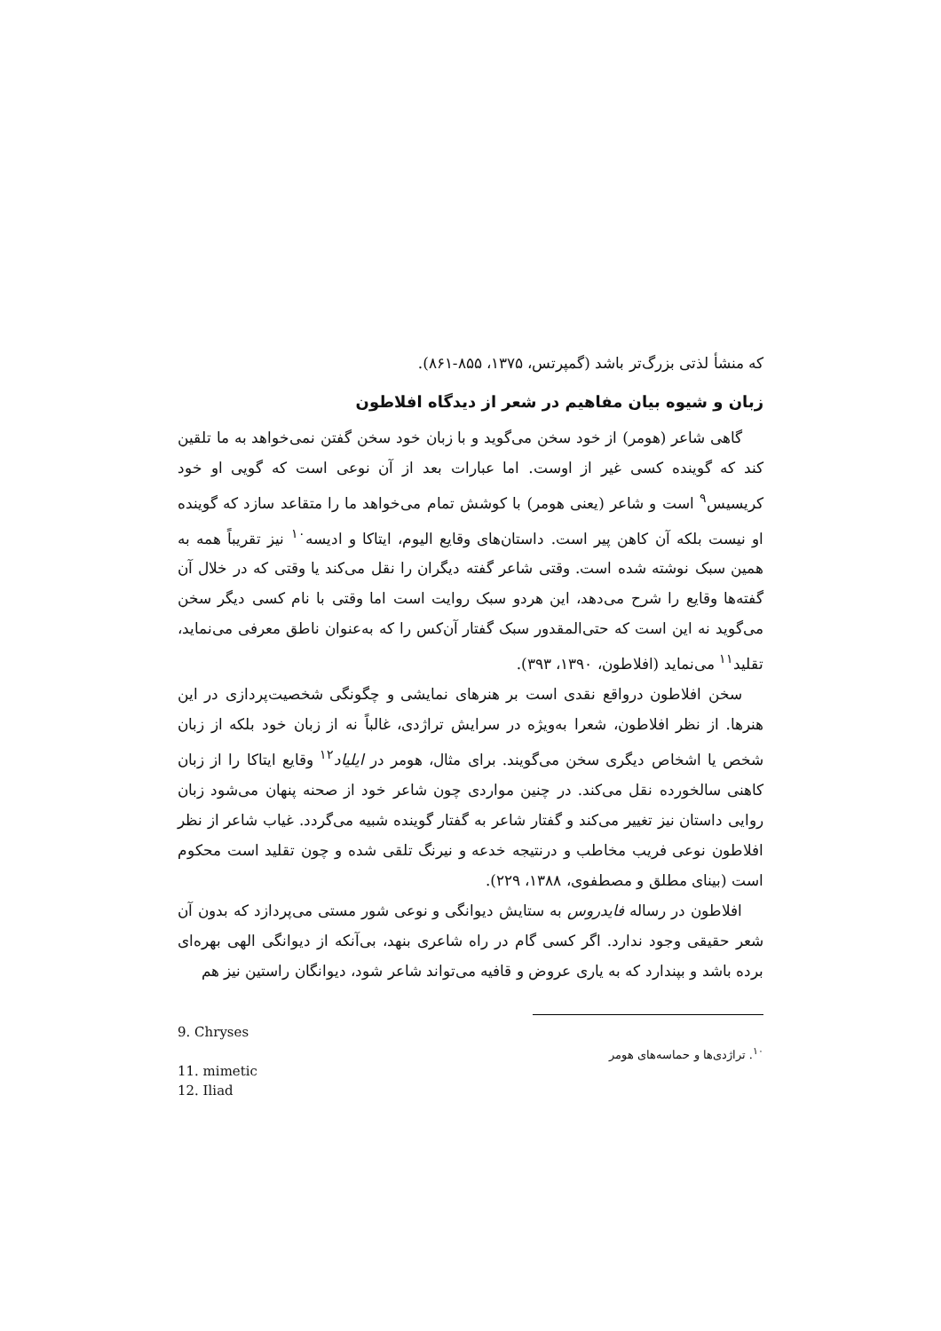که منشأ لذتی بزرگ‌تر باشد (گمپرتس، ۱۳۷۵، ۸۵۵-۸۶۱).
زبان و شیوه بیان مفاهیم در شعر از دیدگاه افلاطون
گاهی شاعر (هومر) از خود سخن می‌گوید و با زبان خود سخن گفتن نمی‌خواهد به ما تلقین کند که گوینده کسی غیر از اوست. اما عبارات بعد از آن نوعی است که گویی او خود کریسیس<sup>۹</sup> است و شاعر (یعنی هومر) با کوشش تمام می‌خواهد ما را متقاعد سازد که گوینده او نیست بلکه آن کاهن پیر است. داستان‌های وقایع الیوم، ایتاکا و ادیسه<sup>۱۰</sup> نیز تقریباً همه به همین سبک نوشته شده است. وقتی شاعر گفته دیگران را نقل می‌کند یا وقتی که در خلال آن گفته‌ها وقایع را شرح می‌دهد، این هردو سبک روایت است اما وقتی با نام کسی دیگر سخن می‌گوید نه این است که حتی‌المقدور سبک گفتار آن‌کس را که به‌عنوان ناطق معرفی می‌نماید، تقلید<sup>۱۱</sup> می‌نماید (افلاطون، ۱۳۹۰، ۳۹۳).
سخن افلاطون درواقع نقدی است بر هنرهای نمایشی و چگونگی شخصیت‌پردازی در این هنرها. از نظر افلاطون، شعرا به‌ویژه در سرایش تراژدی، غالباً نه از زبان خود بلکه از زبان شخص یا اشخاص دیگری سخن می‌گویند. برای مثال، هومر در ایلیاد<sup>۱۲</sup> وقایع ایتاکا را از زبان کاهنی سالخورده نقل می‌کند. در چنین مواردی چون شاعر خود از صحنه پنهان می‌شود زبان روایی داستان نیز تغییر می‌کند و گفتار شاعر به گفتار گوینده شبیه می‌گردد. غیاب شاعر از نظر افلاطون نوعی فریب مخاطب و درنتیجه خدعه و نیرنگ تلقی شده و چون تقلید است محکوم است (بینای مطلق و مصطفوی، ۱۳۸۸، ۲۲۹).
افلاطون در رساله فایدروس به ستایش دیوانگی و نوعی شور مستی می‌پردازد که بدون آن شعر حقیقی وجود ندارد. اگر کسی گام در راه شاعری بنهد، بی‌آنکه از دیوانگی الهی بهره‌ای برده باشد و بپندارد که به یاری عروض و قافیه می‌تواند شاعر شود، دیوانگان راستین نیز هم
9. Chryses
11. mimetic
12. Iliad
<sup>۱۰</sup>. تراژدی‌ها و حماسه‌های هومر